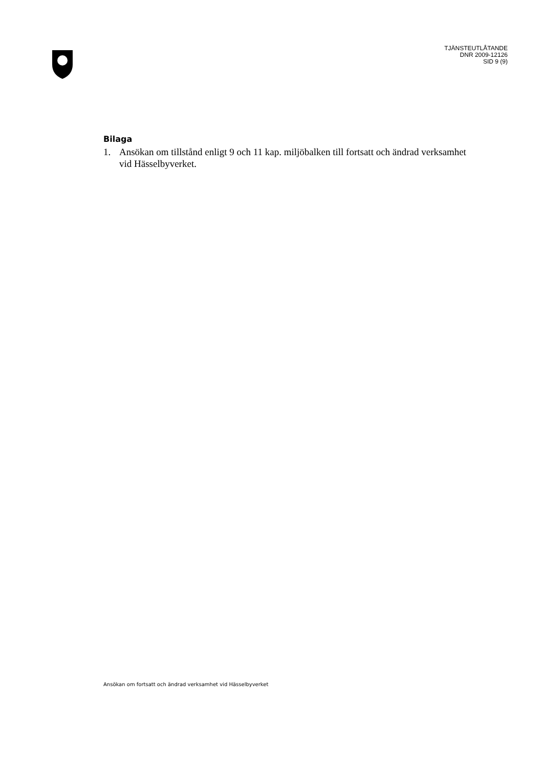TJÄNSTEUTLÅTANDE
DNR 2009-12126
SID 9 (9)
Bilaga
1. Ansökan om tillstånd enligt 9 och 11 kap. miljöbalken till fortsatt och ändrad verksamhet vid Hässelbyverket.
Ansökan om fortsatt och ändrad verksamhet vid Hässelbyverket